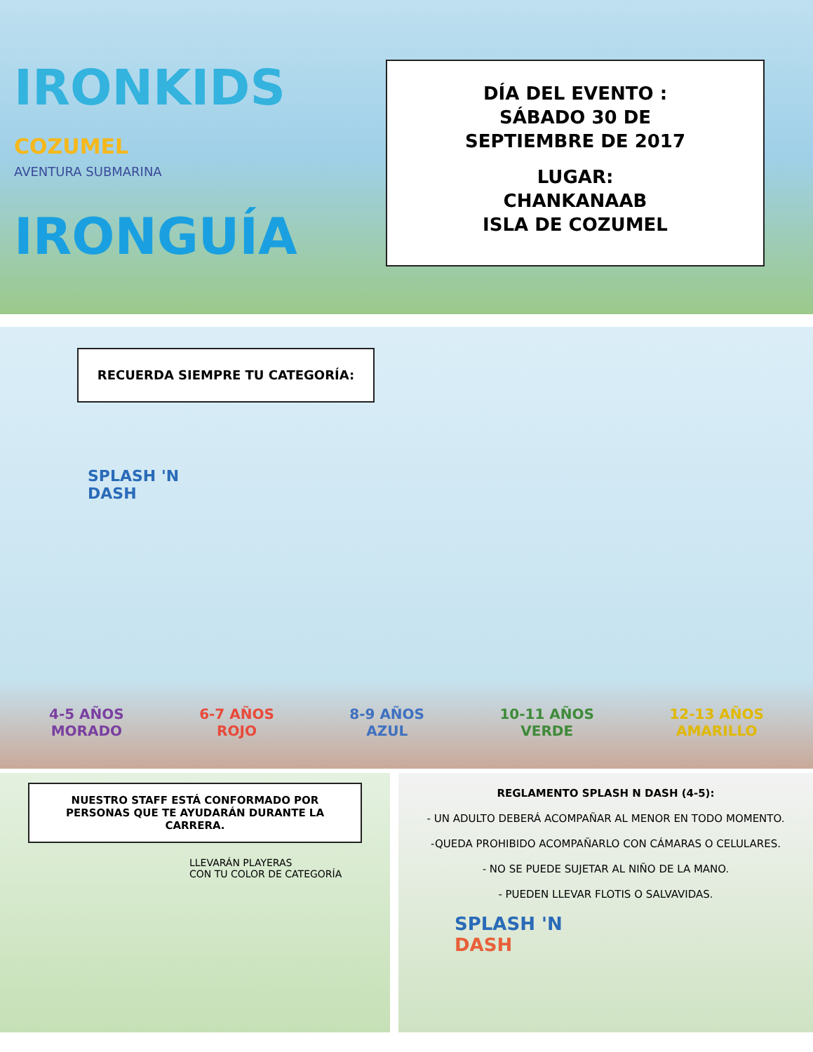IRONKIDS COZUMEL
AVENTURA SUBMARINA
IRONGUÍA
DÍA DEL EVENTO :
SÁBADO 30 DE
SEPTIEMBRE DE 2017
LUGAR:
CHANKANAAB
ISLA DE COZUMEL
RECUERDA SIEMPRE TU CATEGORÍA:
SPLASH 'N
DASH
4-5 AÑOS
MORADO
6-7 AÑOS
ROJO
8-9 AÑOS
AZUL
10-11 AÑOS
VERDE
12-13 AÑOS
AMARILLO
NUESTRO STAFF ESTÁ CONFORMADO POR PERSONAS QUE TE AYUDARÁN DURANTE LA CARRERA.
LLEVARÁN PLAYERAS
CON TU COLOR DE CATEGORÍA
REGLAMENTO SPLASH N DASH (4-5):
- UN ADULTO DEBERÁ ACOMPAÑAR AL MENOR EN TODO MOMENTO.
-QUEDA PROHIBIDO ACOMPAÑARLO CON CÁMARAS O CELULARES.
- NO SE PUEDE SUJETAR AL NIÑO DE LA MANO.
- PUEDEN LLEVAR FLOTIS O SALVAVIDAS.
SPLASH 'N
DASH